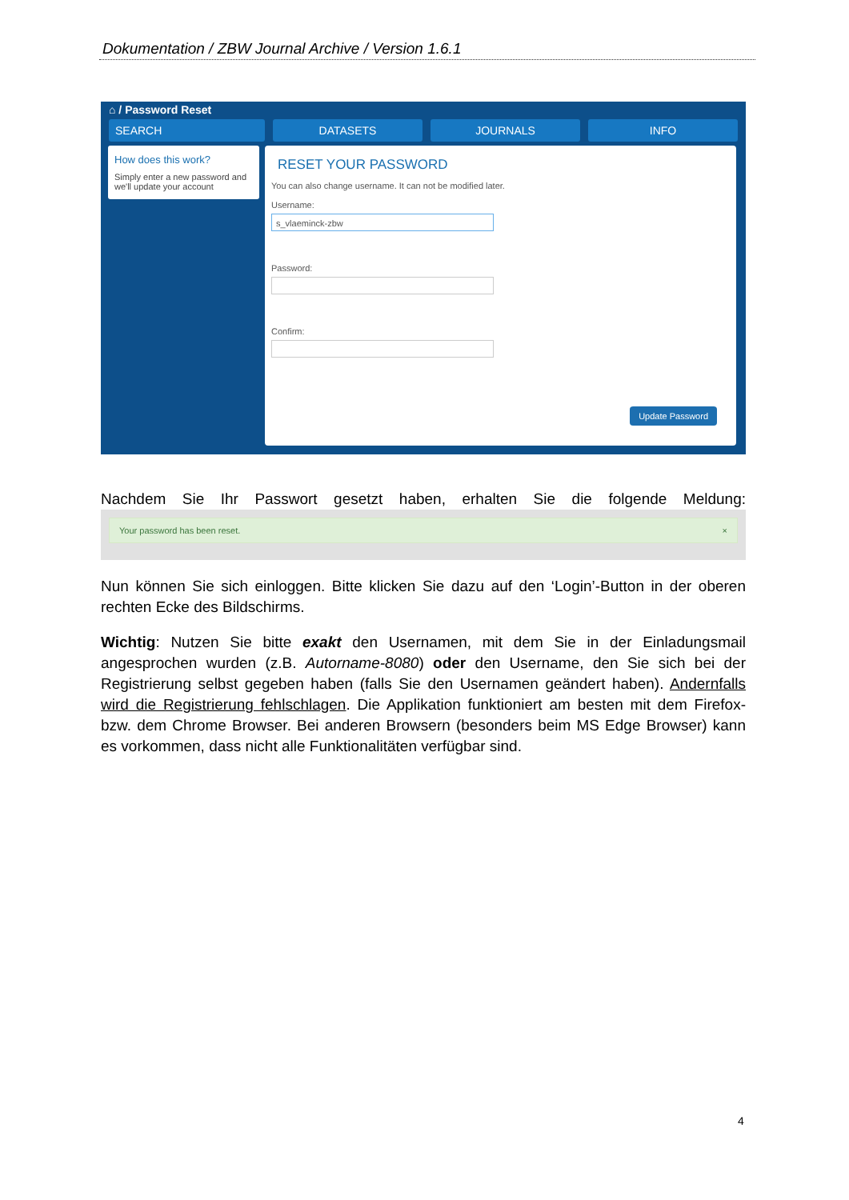Dokumentation / ZBW Journal Archive / Version 1.6.1
⌂ / Password Reset
SEARCH DATASETS JOURNALS INFO
How does this work?
Simply enter a new password and we'll update your account
RESET YOUR PASSWORD
You can also change username. It can not be modified later.
Username:
s_vlaeminck-zbw
Password:
Confirm:
Update Password
Nachdem Sie Ihr Passwort gesetzt haben, erhalten Sie die folgende Meldung:
Your password has been reset. ×
Nun können Sie sich einloggen. Bitte klicken Sie dazu auf den ‘Login’-Button in der oberen rechten Ecke des Bildschirms.
Wichtig: Nutzen Sie bitte exakt den Usernamen, mit dem Sie in der Einladungsmail angesprochen wurden (z.B. Autorname-8080) oder den Username, den Sie sich bei der Registrierung selbst gegeben haben (falls Sie den Usernamen geändert haben). Andernfalls wird die Registrierung fehlschlagen. Die Applikation funktioniert am besten mit dem Firefox- bzw. dem Chrome Browser. Bei anderen Browsern (besonders beim MS Edge Browser) kann es vorkommen, dass nicht alle Funktionalitäten verfügbar sind.
4